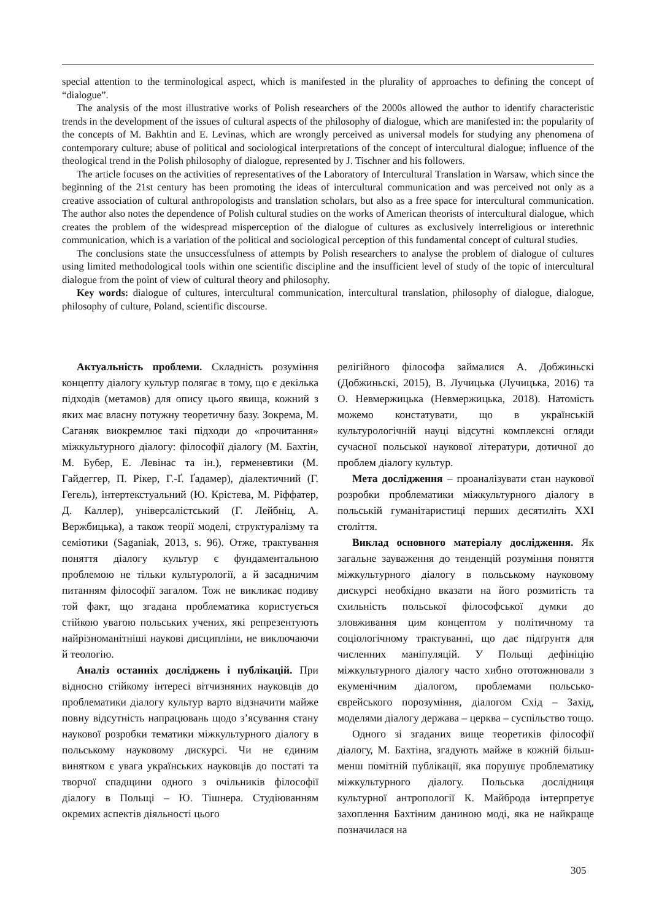special attention to the terminological aspect, which is manifested in the plurality of approaches to defining the concept of “dialogue”.
The analysis of the most illustrative works of Polish researchers of the 2000s allowed the author to identify characteristic trends in the development of the issues of cultural aspects of the philosophy of dialogue, which are manifested in: the popularity of the concepts of M. Bakhtin and E. Levinas, which are wrongly perceived as universal models for studying any phenomena of contemporary culture; abuse of political and sociological interpretations of the concept of intercultural dialogue; influence of the theological trend in the Polish philosophy of dialogue, represented by J. Tischner and his followers.
The article focuses on the activities of representatives of the Laboratory of Intercultural Translation in Warsaw, which since the beginning of the 21st century has been promoting the ideas of intercultural communication and was perceived not only as a creative association of cultural anthropologists and translation scholars, but also as a free space for intercultural communication. The author also notes the dependence of Polish cultural studies on the works of American theorists of intercultural dialogue, which creates the problem of the widespread misperception of the dialogue of cultures as exclusively interreligious or interethnic communication, which is a variation of the political and sociological perception of this fundamental concept of cultural studies.
The conclusions state the unsuccessfulness of attempts by Polish researchers to analyse the problem of dialogue of cultures using limited methodological tools within one scientific discipline and the insufficient level of study of the topic of intercultural dialogue from the point of view of cultural theory and philosophy.
Key words: dialogue of cultures, intercultural communication, intercultural translation, philosophy of dialogue, dialogue, philosophy of culture, Poland, scientific discourse.
Актуальність проблеми. Складність розуміння концепту діалогу культур полягає в тому, що є декілька підходів (метамов) для опису цього явища, кожний з яких має власну потужну теоретичну базу. Зокрема, М. Сага­няк виокремлює такі підходи до «прочитання» міжкультурного діалогу: філософії діалогу (М. Бахтін, М. Бубер, Е. Левінас та ін.), герме­невтики (М. Гайдеггер, П. Рікер, Г.-Ґ. Ґадамер), діалектичний (Г. Гегель), інтертекстуальний (Ю. Крістева, М. Ріффатер, Д. Каллер), уні­версалістський (Г. Лейбніц, А. Вержбицька), а також теорії моделі, структуралізму та семіо­тики (Saganiak, 2013, s. 96). Отже, трактування поняття діалогу культур є фундаментальною проблемою не тільки культурології, а й засад­ничим питанням філософії загалом. Тож не викликає подиву той факт, що згадана пробле­матика користується стійкою увагою польських учених, які репрезентують найрізноманітніші наукові дисципліни, не виключаючи й теологію.
Аналіз останніх досліджень і публіка­цій. При відносно стійкому інтересі вітчизня­них науковців до проблематики діалогу куль­тур варто відзначити майже повну відсутність напрацювань щодо з’ясування стану наукової розробки тематики міжкультурного діалогу в польському науковому дискурсі. Чи не єди­ним винятком є увага українських науковців до постаті та творчої спадщини одного з очільників філософії діалогу в Польщі – Ю. Тішнера. Сту­діюванням окремих аспектів діяльності цього
релігійного філософа займалися А. Добжиньскі (Добжиньскі, 2015), В. Лучицька (Лучицька, 2016) та О. Невмержицька (Невмержицька, 2018). Натомість можемо констатувати, що в українській культурологічній науці відсутні комплексні огляди сучасної польської наукової літератури, дотичної до проблем діалогу куль­тур.
Мета дослідження – проаналізувати стан наукової розробки проблематики міжкультур­ного діалогу в польській гуманітаристиці пер­ших десятиліть XXI століття.
Виклад основного матеріалу дослідження. Як загальне зауваження до тенденцій розуміння поняття міжкультурного діалогу в польському науковому дискурсі необхідно вказати на його розмитість та схильність польської філософ­ської думки до зловживання цим концептом у політичному та соціологічному трактуванні, що дає підґрунтя для численних маніпуляцій. У Польщі дефініцію міжкультурного діалогу часто хибно ототожнювали з екуменічним діа­логом, проблемами польсько-єврейського поро­зуміння, діалогом Схід – Захід, моделями діа­логу держава – церква – суспільство тощо.
Одного зі згаданих вище теоретиків філосо­фії діалогу, М. Бахтіна, згадують майже в кож­ній більш-менш помітній публікації, яка пору­шує проблематику міжкультурного діалогу. Польська дослідниця культурної антропології К. Майброда інтерпретує захоплення Бахтіним даниною моді, яка не найкраще позначилася на
305